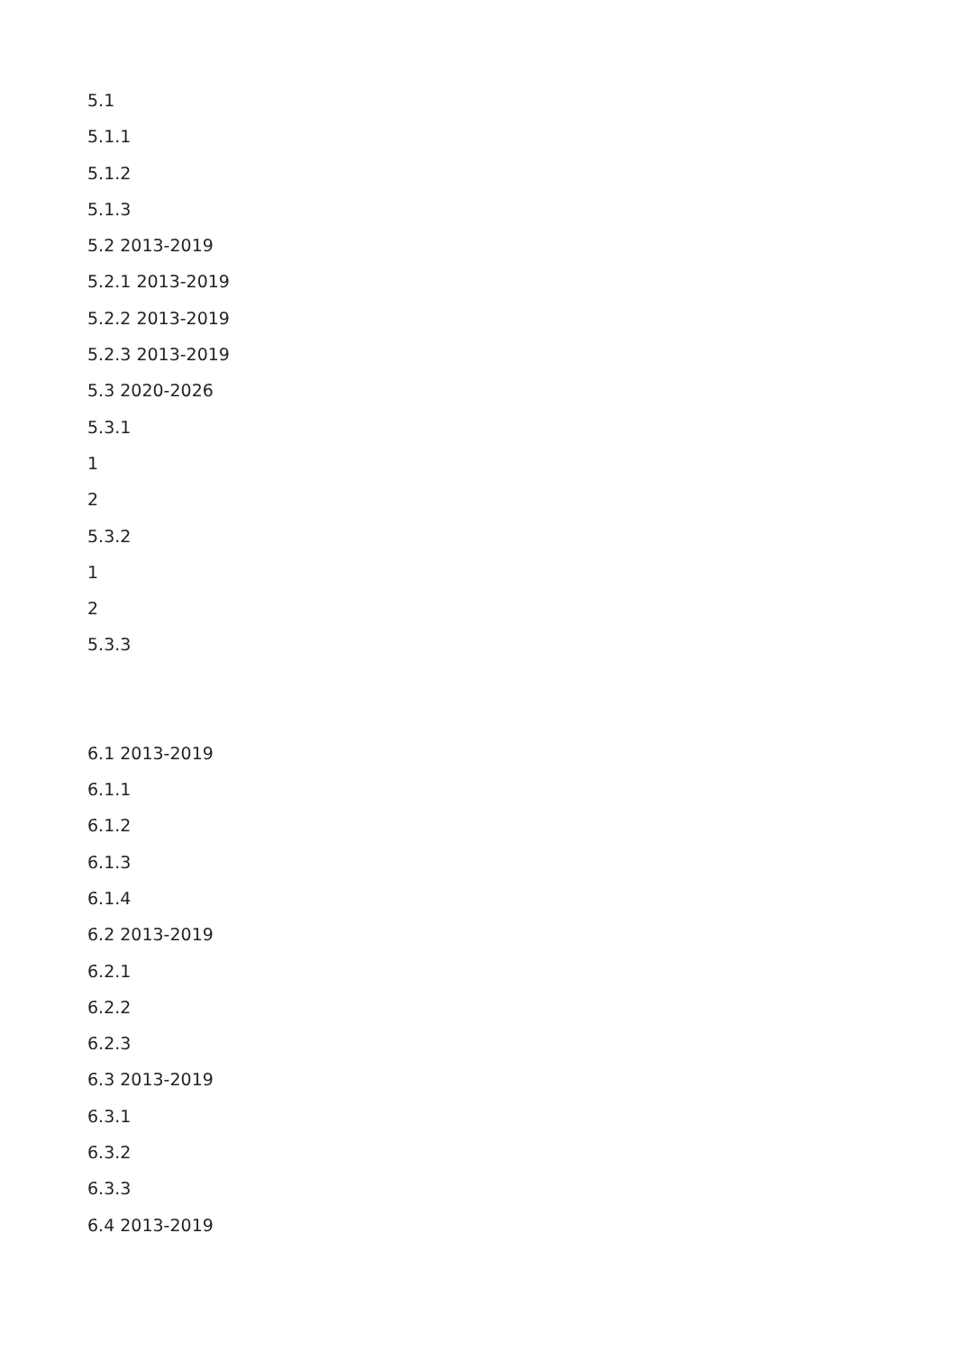5.1
5.1.1
5.1.2
5.1.3
5.2 2013-2019
5.2.1 2013-2019
5.2.2 2013-2019
5.2.3 2013-2019
5.3 2020-2026
5.3.1
1
2
5.3.2
1
2
5.3.3
6.1 2013-2019
6.1.1
6.1.2
6.1.3
6.1.4
6.2 2013-2019
6.2.1
6.2.2
6.2.3
6.3 2013-2019
6.3.1
6.3.2
6.3.3
6.4 2013-2019